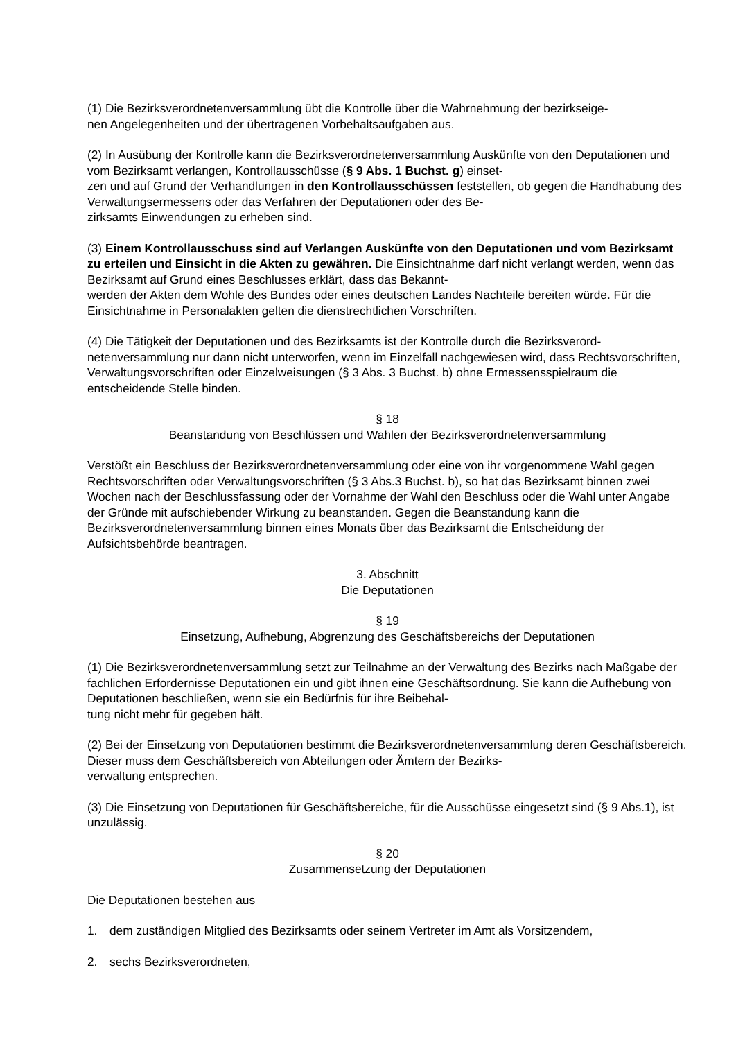(1) Die Bezirksverordnetenversammlung übt die Kontrolle über die Wahrnehmung der bezirkseige-
nen Angelegenheiten und der übertragenen Vorbehaltsaufgaben aus.
(2) In Ausübung der Kontrolle kann die Bezirksverordnetenversammlung Auskünfte von den Deputationen und vom Bezirksamt verlangen, Kontrollausschüsse (§ 9 Abs. 1 Buchst. g) einset-
zen und auf Grund der Verhandlungen in den Kontrollausschüssen feststellen, ob gegen die Handhabung des Verwaltungsermessens oder das Verfahren der Deputationen oder des Be-
zirksamts Einwendungen zu erheben sind.
(3) Einem Kontrollausschuss sind auf Verlangen Auskünfte von den Deputationen und vom Bezirksamt zu erteilen und Einsicht in die Akten zu gewähren. Die Einsichtnahme darf nicht verlangt werden, wenn das Bezirksamt auf Grund eines Beschlusses erklärt, dass das Bekannt-
werden der Akten dem Wohle des Bundes oder eines deutschen Landes Nachteile bereiten würde. Für die Einsichtnahme in Personalakten gelten die dienstrechtlichen Vorschriften.
(4) Die Tätigkeit der Deputationen und des Bezirksamts ist der Kontrolle durch die Bezirksverord-
netenversammlung nur dann nicht unterworfen, wenn im Einzelfall nachgewiesen wird, dass Rechtsvorschriften, Verwaltungsvorschriften oder Einzelweisungen (§ 3 Abs. 3 Buchst. b) ohne Ermessensspielraum die entscheidende Stelle binden.
§ 18
Beanstandung von Beschlüssen und Wahlen der Bezirksverordnetenversammlung
Verstößt ein Beschluss der Bezirksverordnetenversammlung oder eine von ihr vorgenommene Wahl gegen Rechtsvorschriften oder Verwaltungsvorschriften (§ 3 Abs.3 Buchst. b), so hat das Bezirksamt binnen zwei Wochen nach der Beschlussfassung oder der Vornahme der Wahl den Beschluss oder die Wahl unter Angabe der Gründe mit aufschiebender Wirkung zu beanstanden. Gegen die Beanstandung kann die Bezirksverordnetenversammlung binnen eines Monats über das Bezirksamt die Entscheidung der Aufsichtsbehörde beantragen.
3. Abschnitt
Die Deputationen
§ 19
Einsetzung, Aufhebung, Abgrenzung des Geschäftsbereichs der Deputationen
(1) Die Bezirksverordnetenversammlung setzt zur Teilnahme an der Verwaltung des Bezirks nach Maßgabe der fachlichen Erfordernisse Deputationen ein und gibt ihnen eine Geschäftsordnung. Sie kann die Aufhebung von Deputationen beschließen, wenn sie ein Bedürfnis für ihre Beibehal-
tung nicht mehr für gegeben hält.
(2) Bei der Einsetzung von Deputationen bestimmt die Bezirksverordnetenversammlung deren Geschäftsbereich. Dieser muss dem Geschäftsbereich von Abteilungen oder Ämtern der Bezirks-
verwaltung entsprechen.
(3) Die Einsetzung von Deputationen für Geschäftsbereiche, für die Ausschüsse eingesetzt sind (§ 9 Abs.1), ist unzulässig.
§ 20
Zusammensetzung der Deputationen
Die Deputationen bestehen aus
1. dem zuständigen Mitglied des Bezirksamts oder seinem Vertreter im Amt als Vorsitzendem,
2. sechs Bezirksverordneten,